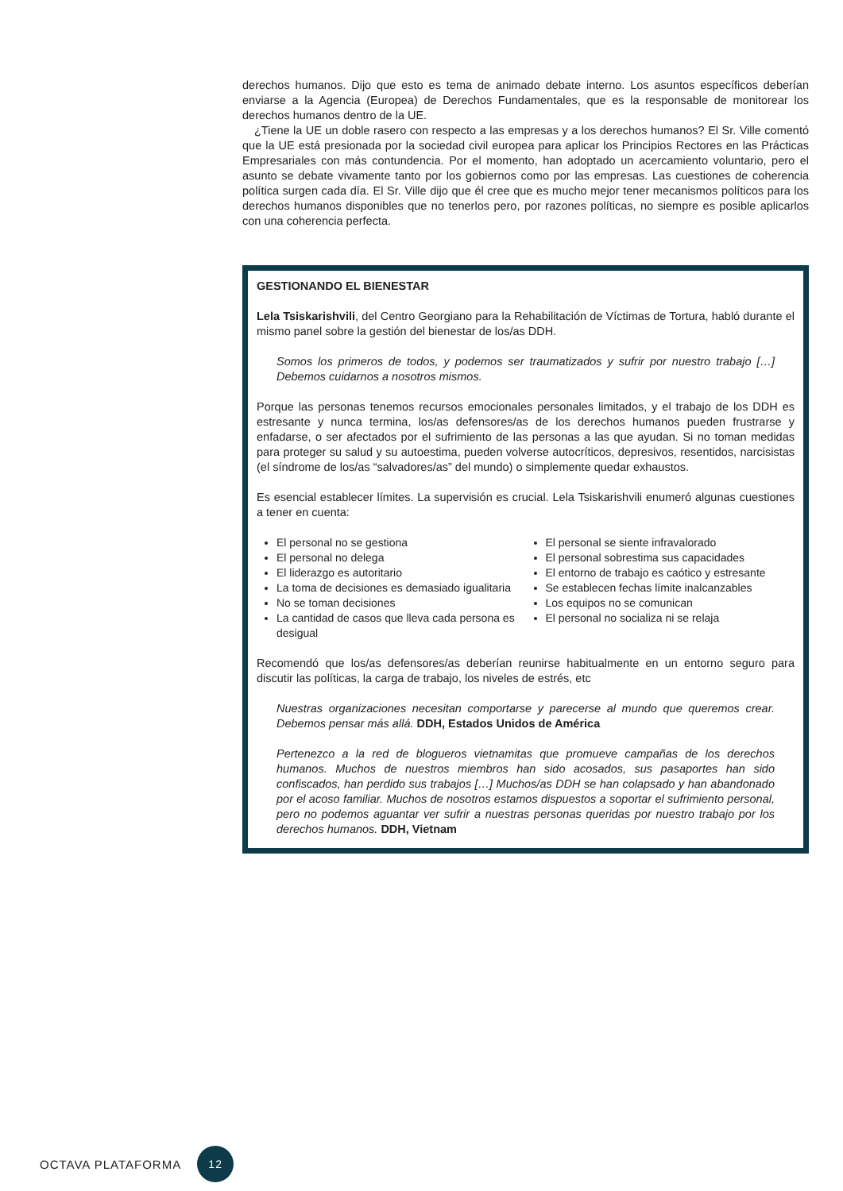derechos humanos. Dijo que esto es tema de animado debate interno. Los asuntos específicos deberían enviarse a la Agencia (Europea) de Derechos Fundamentales, que es la responsable de monitorear los derechos humanos dentro de la UE.
¿Tiene la UE un doble rasero con respecto a las empresas y a los derechos humanos? El Sr. Ville comentó que la UE está presionada por la sociedad civil europea para aplicar los Principios Rectores en las Prácticas Empresariales con más contundencia. Por el momento, han adoptado un acercamiento voluntario, pero el asunto se debate vivamente tanto por los gobiernos como por las empresas. Las cuestiones de coherencia política surgen cada día. El Sr. Ville dijo que él cree que es mucho mejor tener mecanismos políticos para los derechos humanos disponibles que no tenerlos pero, por razones políticas, no siempre es posible aplicarlos con una coherencia perfecta.
GESTIONANDO EL BIENESTAR
Lela Tsiskarishvili, del Centro Georgiano para la Rehabilitación de Víctimas de Tortura, habló durante el mismo panel sobre la gestión del bienestar de los/as DDH.
Somos los primeros de todos, y podemos ser traumatizados y sufrir por nuestro trabajo […] Debemos cuidarnos a nosotros mismos.
Porque las personas tenemos recursos emocionales personales limitados, y el trabajo de los DDH es estresante y nunca termina, los/as defensores/as de los derechos humanos pueden frustrarse y enfadarse, o ser afectados por el sufrimiento de las personas a las que ayudan. Si no toman medidas para proteger su salud y su autoestima, pueden volverse autocríticos, depresivos, resentidos, narcisistas (el síndrome de los/as “salvadores/as” del mundo) o simplemente quedar exhaustos.
Es esencial establecer límites. La supervisión es crucial. Lela Tsiskarishvili enumeró algunas cuestiones a tener en cuenta:
El personal no se gestiona
El personal no delega
El liderazgo es autoritario
La toma de decisiones es demasiado igualitaria
No se toman decisiones
La cantidad de casos que lleva cada persona es desigual
El personal se siente infravalorado
El personal sobrestima sus capacidades
El entorno de trabajo es caótico y estresante
Se establecen fechas límite inalcanzables
Los equipos no se comunican
El personal no socializa ni se relaja
Recomendó que los/as defensores/as deberían reunirse habitualmente en un entorno seguro para discutir las políticas, la carga de trabajo, los niveles de estrés, etc
Nuestras organizaciones necesitan comportarse y parecerse al mundo que queremos crear. Debemos pensar más allá. DDH, Estados Unidos de América
Pertenezco a la red de blogueros vietnamitas que promueve campañas de los derechos humanos. Muchos de nuestros miembros han sido acosados, sus pasaportes han sido confiscados, han perdido sus trabajos […] Muchos/as DDH se han colapsado y han abandonado por el acoso familiar. Muchos de nosotros estamos dispuestos a soportar el sufrimiento personal, pero no podemos aguantar ver sufrir a nuestras personas queridas por nuestro trabajo por los derechos humanos. DDH, Vietnam
OCTAVA PLATAFORMA 12